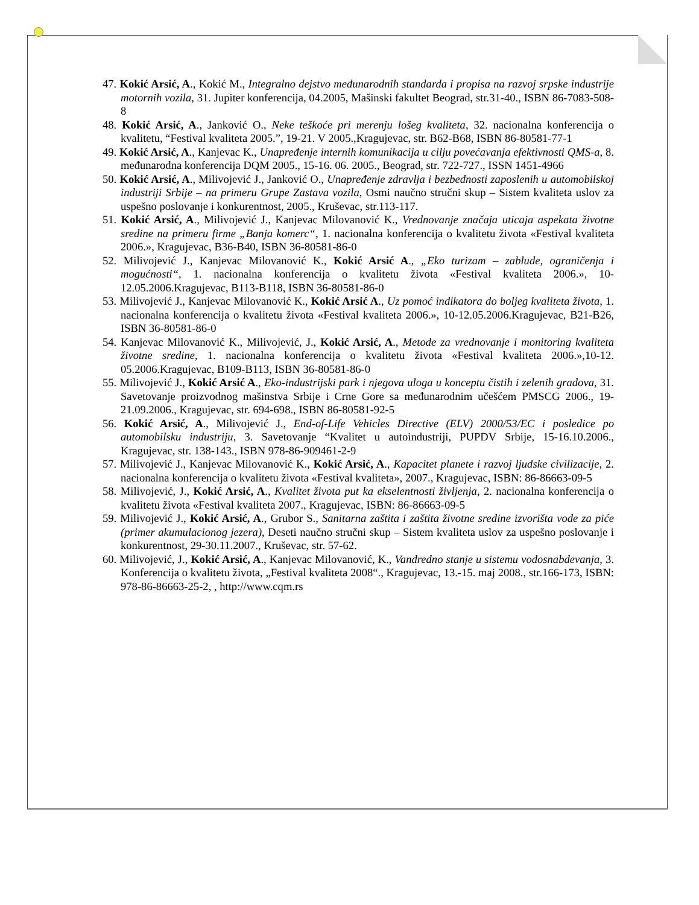47. Kokić Arsić, A., Kokić M., Integralno dejstvo međunarodnih standarda i propisa na razvoj srpske industrije motornih vozila, 31. Jupiter konferencija, 04.2005, Mašinski fakultet Beograd, str.31-40., ISBN 86-7083-508-8
48. Kokić Arsić, A., Janković O., Neke teškoće pri merenju lošeg kvaliteta, 32. nacionalna konferencija o kvalitetu, “Festival kvaliteta 2005.”, 19-21. V 2005.,Kragujevac, str. B62-B68, ISBN 86-80581-77-1
49. Kokić Arsić, A., Kanjevac K., Unapređenje internih komunikacija u cilju povećavanja efektivnosti QMS-a, 8. međunarodna konferencija DQM 2005., 15-16. 06. 2005., Beograd, str. 722-727., ISSN 1451-4966
50. Kokić Arsić, A., Milivojević J., Janković O., Unapređenje zdravlja i bezbednosti zaposlenih u automobilskoj industriji Srbije – na primeru Grupe Zastava vozila, Osmi naučno stručni skup – Sistem kvaliteta uslov za uspešno poslovanje i konkurentnost, 2005., Kruševac, str.113-117.
51. Kokić Arsić, A., Milivojević J., Kanjevac Milovanović K., Vrednovanje značaja uticaja aspekata životne sredine na primeru firme „Banja komerc“, 1. nacionalna konferencija o kvalitetu života «Festival kvaliteta 2006.», Kragujevac, B36-B40, ISBN 36-80581-86-0
52. Milivojević J., Kanjevac Milovanović K., Kokić Arsić A., „Eko turizam – zablude, ograničenja i mogućnosti“, 1. nacionalna konferencija o kvalitetu života «Festival kvaliteta 2006.», 10-12.05.2006.Kragujevac, B113-B118, ISBN 36-80581-86-0
53. Milivojević J., Kanjevac Milovanović K., Kokić Arsić A., Uz pomoć indikatora do boljeg kvaliteta života, 1. nacionalna konferencija o kvalitetu života «Festival kvaliteta 2006.», 10-12.05.2006.Kragujevac, B21-B26, ISBN 36-80581-86-0
54. Kanjevac Milovanović K., Milivojević, J., Kokić Arsić, A., Metode za vrednovanje i monitoring kvaliteta životne sredine, 1. nacionalna konferencija o kvalitetu života «Festival kvaliteta 2006.»,10-12. 05.2006.Kragujevac, B109-B113, ISBN 36-80581-86-0
55. Milivojević J., Kokić Arsić A., Eko-industrijski park i njegova uloga u konceptu čistih i zelenih gradova, 31. Savetovanje proizvodnog mašinstva Srbije i Crne Gore sa međunarodnim učešćem PMSCG 2006., 19-21.09.2006., Kragujevac, str. 694-698., ISBN 86-80581-92-5
56. Kokić Arsić, A., Milivojević J., End-of-Life Vehicles Directive (ELV) 2000/53/EC i posledice po automobilsku industriju, 3. Savetovanje “Kvalitet u autoindustriji, PUPDV Srbije, 15-16.10.2006., Kragujevac, str. 138-143., ISBN 978-86-909461-2-9
57. Milivojević J., Kanjevac Milovanović K., Kokić Arsić, A., Kapacitet planete i razvoj ljudske civilizacije, 2. nacionalna konferencija o kvalitetu života «Festival kvaliteta», 2007., Kragujevac, ISBN: 86-86663-09-5
58. Milivojević, J., Kokić Arsić, A., Kvalitet života put ka ekselentnosti življenja, 2. nacionalna konferencija o kvalitetu života «Festival kvaliteta 2007., Kragujevac, ISBN: 86-86663-09-5
59. Milivojević J., Kokić Arsić, A., Grubor S., Sanitarna zaštita i zaštita životne sredine izvorišta vode za piće (primer akumulacionog jezera), Deseti naučno stručni skup – Sistem kvaliteta uslov za uspešno poslovanje i konkurentnost, 29-30.11.2007., Kruševac, str. 57-62.
60. Milivojević, J., Kokić Arsić, A., Kanjevac Milovanović, K., Vandredno stanje u sistemu vodosnabdevanja, 3. Konferencija o kvalitetu života, „Festival kvaliteta 2008“., Kragujevac, 13.-15. maj 2008., str.166-173, ISBN: 978-86-86663-25-2, , http://www.cqm.rs